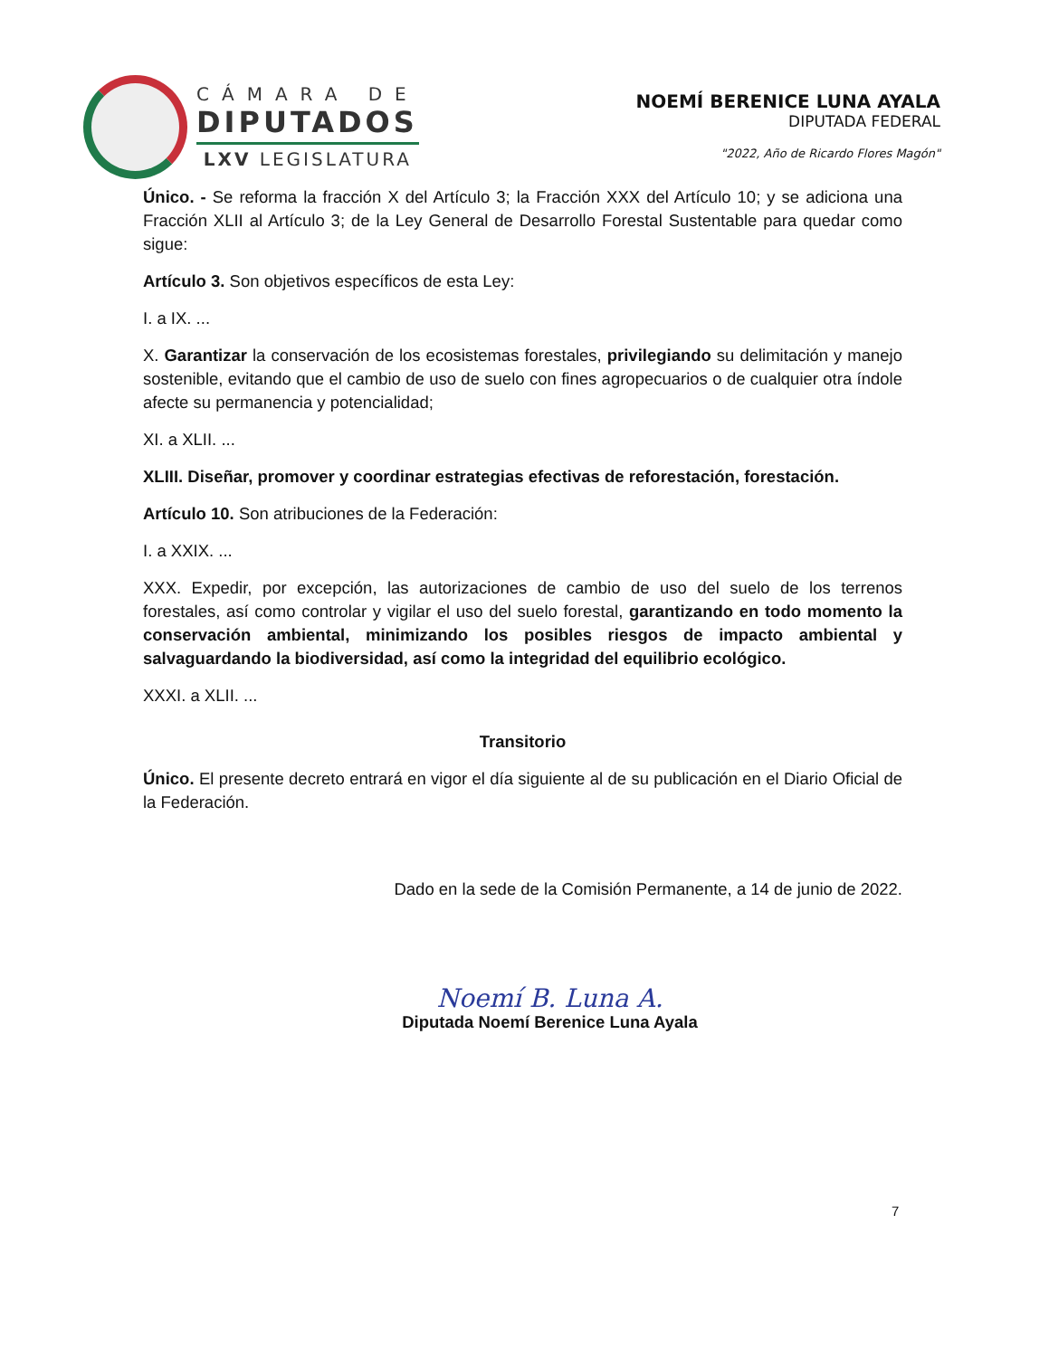CÁMARA DE
DIPUTADOS
LXV LEGISLATURA
NOEMÍ BERENICE LUNA AYALA
DIPUTADA FEDERAL
"2022, Año de Ricardo Flores Magón"
Único. - Se reforma la fracción X del Artículo 3; la Fracción XXX del Artículo 10; y se adiciona una Fracción XLII al Artículo 3; de la Ley General de Desarrollo Forestal Sustentable para quedar como sigue:
Artículo 3. Son objetivos específicos de esta Ley:
I. a IX. ...
X. Garantizar la conservación de los ecosistemas forestales, privilegiando su delimitación y manejo sostenible, evitando que el cambio de uso de suelo con fines agropecuarios o de cualquier otra índole afecte su permanencia y potencialidad;
XI. a XLII. ...
XLIII. Diseñar, promover y coordinar estrategias efectivas de reforestación, forestación.
Artículo 10. Son atribuciones de la Federación:
I. a XXIX. ...
XXX. Expedir, por excepción, las autorizaciones de cambio de uso del suelo de los terrenos forestales, así como controlar y vigilar el uso del suelo forestal, garantizando en todo momento la conservación ambiental, minimizando los posibles riesgos de impacto ambiental y salvaguardando la biodiversidad, así como la integridad del equilibrio ecológico.
XXXI. a XLII. ...
Transitorio
Único. El presente decreto entrará en vigor el día siguiente al de su publicación en el Diario Oficial de la Federación.
Dado en la sede de la Comisión Permanente, a 14 de junio de 2022.
Noemí B. Luna A.
Diputada Noemí Berenice Luna Ayala
7